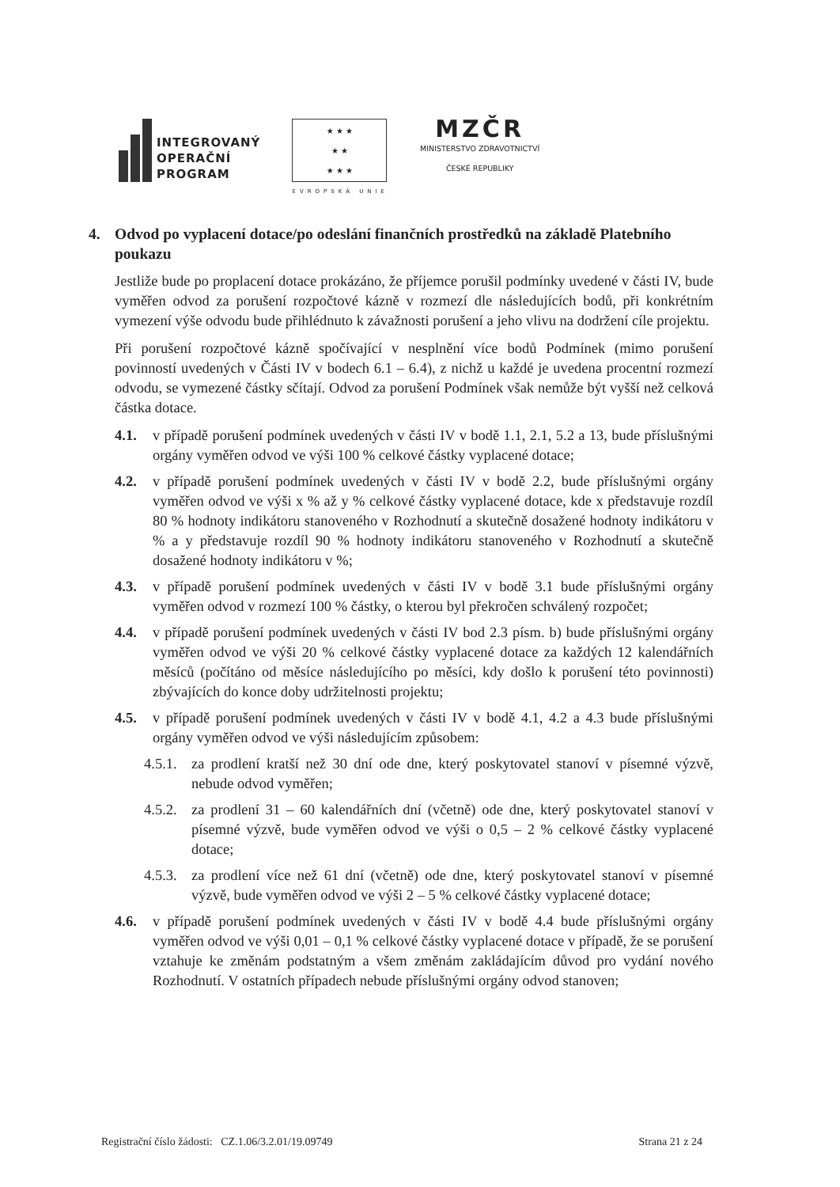INTEGROVANÝ
OPERAČNÍ
PROGRAM
★ ★ ★
★ ★
★ ★ ★
EVROPSKÁ UNIE
MZČR
MINISTERSTVO ZDRAVOTNICTVÍ
ČESKÉ REPUBLIKY
4. Odvod po vyplacení dotace/po odeslání finančních prostředků na základě Platebního poukazu
Jestliže bude po proplacení dotace prokázáno, že příjemce porušil podmínky uvedené v části IV, bude vyměřen odvod za porušení rozpočtové kázně v rozmezí dle následujících bodů, při konkrétním vymezení výše odvodu bude přihlédnuto k závažnosti porušení a jeho vlivu na dodržení cíle projektu.
Při porušení rozpočtové kázně spočívající v nesplnění více bodů Podmínek (mimo porušení povinností uvedených v Části IV v bodech 6.1 – 6.4), z nichž u každé je uvedena procentní rozmezí odvodu, se vymezené částky sčítají. Odvod za porušení Podmínek však nemůže být vyšší než celková částka dotace.
4.1. v případě porušení podmínek uvedených v části IV v bodě 1.1, 2.1, 5.2 a 13, bude příslušnými orgány vyměřen odvod ve výši 100 % celkové částky vyplacené dotace;
4.2. v případě porušení podmínek uvedených v části IV v bodě 2.2, bude příslušnými orgány vyměřen odvod ve výši x % až y % celkové částky vyplacené dotace, kde x představuje rozdíl 80 % hodnoty indikátoru stanoveného v Rozhodnutí a skutečně dosažené hodnoty indikátoru v % a y představuje rozdíl 90 % hodnoty indikátoru stanoveného v Rozhodnutí a skutečně dosažené hodnoty indikátoru v %;
4.3. v případě porušení podmínek uvedených v části IV v bodě 3.1 bude příslušnými orgány vyměřen odvod v rozmezí 100 % částky, o kterou byl překročen schválený rozpočet;
4.4. v případě porušení podmínek uvedených v části IV bod 2.3 písm. b) bude příslušnými orgány vyměřen odvod ve výši 20 % celkové částky vyplacené dotace za každých 12 kalendářních měsíců (počítáno od měsíce následujícího po měsíci, kdy došlo k porušení této povinnosti) zbývajících do konce doby udržitelnosti projektu;
4.5. v případě porušení podmínek uvedených v části IV v bodě 4.1, 4.2 a 4.3 bude příslušnými orgány vyměřen odvod ve výši následujícím způsobem:
4.5.1.
za prodlení kratší než 30 dní ode dne, který poskytovatel stanoví v písemné výzvě, nebude odvod vyměřen;
4.5.2.
za prodlení 31 – 60 kalendářních dní (včetně) ode dne, který poskytovatel stanoví v písemné výzvě, bude vyměřen odvod ve výši o 0,5 – 2 % celkové částky vyplacené dotace;
4.5.3.
za prodlení více než 61 dní (včetně) ode dne, který poskytovatel stanoví v písemné výzvě, bude vyměřen odvod ve výši 2 – 5 % celkové částky vyplacené dotace;
4.6. v případě porušení podmínek uvedených v části IV v bodě 4.4 bude příslušnými orgány vyměřen odvod ve výši 0,01 – 0,1 % celkové částky vyplacené dotace v případě, že se porušení vztahuje ke změnám podstatným a všem změnám zakládajícím důvod pro vydání nového Rozhodnutí. V ostatních případech nebude příslušnými orgány odvod stanoven;
Registrační číslo žádosti: CZ.1.06/3.2.01/19.09749
Strana 21 z 24